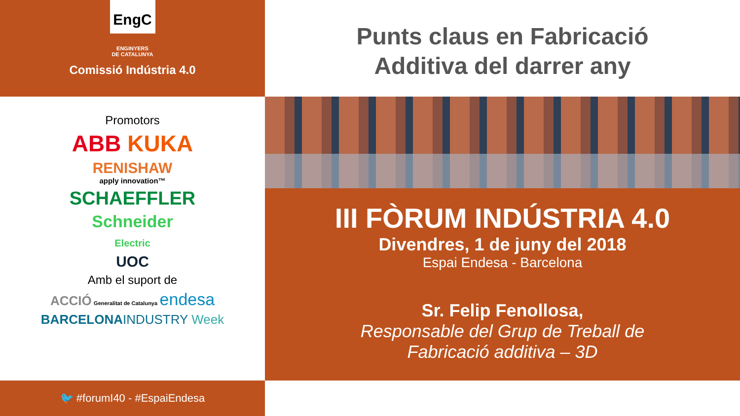EngC
ENGINYERS
DE CATALUNYA
Comissió Indústria 4.0
Promotors
ABB KUKA
RENISHAW
apply innovation™
SCHAEFFLER
Schneider
Electric
UOC
Amb el suport de
ACCIÓ Generalitat de Catalunya endesa
BARCELONAINDUSTRY Week
🐦 #forumI40 - #EspaiEndesa
Punts claus en Fabricació
Additiva del darrer any
III FÒRUM INDÚSTRIA 4.0
Divendres, 1 de juny del 2018
Espai Endesa - Barcelona
Sr. Felip Fenollosa,
Responsable del Grup de Treball de
Fabricació additiva – 3D